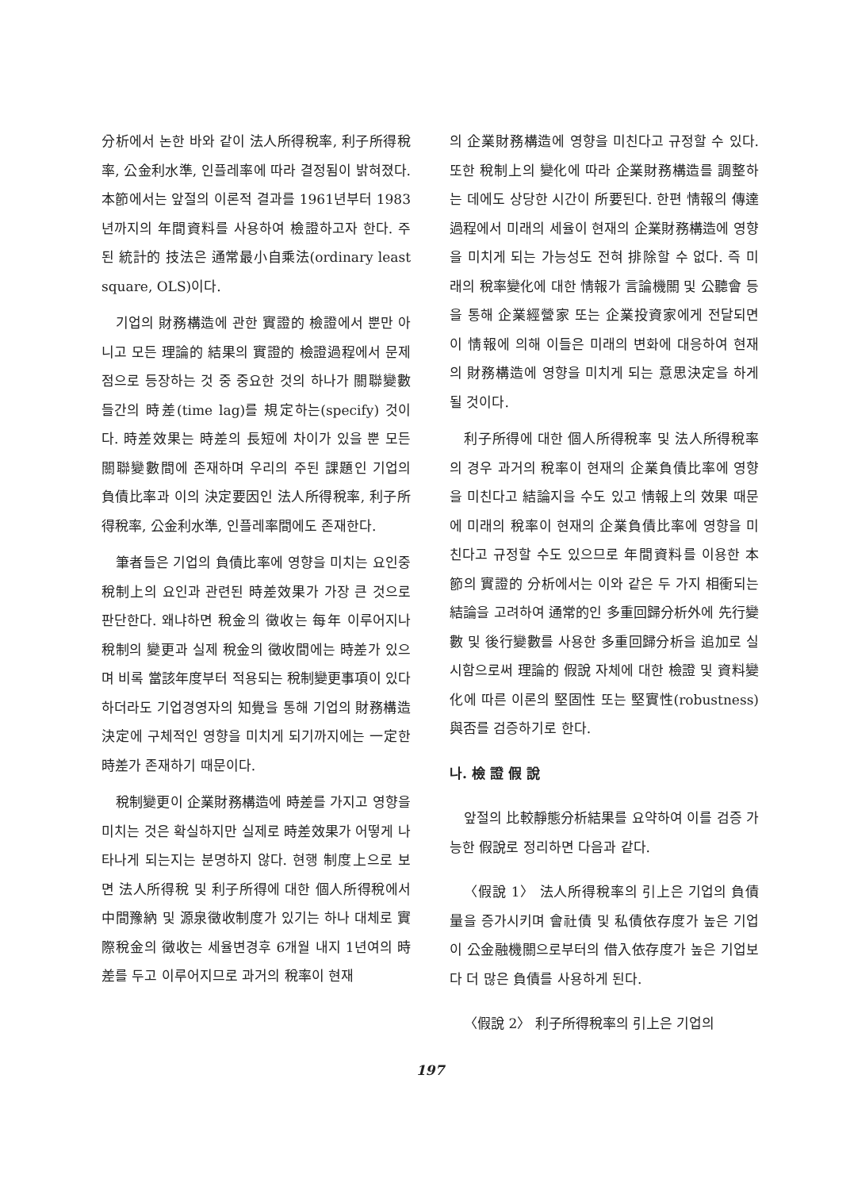分析에서 논한 바와 같이 法人所得稅率, 利子所得稅率, 公金利水準, 인플레率에 따라 결정됨이 밝혀졌다. 本節에서는 앞절의 이론적 결과를 1961년부터 1983년까지의 年間資料를 사용하여 檢證하고자 한다. 주된 統計的 技法은 通常最小自乘法(ordinary least square, OLS)이다.
기업의 財務構造에 관한 實證的 檢證에서 뿐만 아니고 모든 理論的 結果의 實證的 檢證過程에서 문제점으로 등장하는 것 중 중요한 것의 하나가 關聯變數들간의 時差(time lag)를 規定하는(specify) 것이다. 時差效果는 時差의 長短에 차이가 있을 뿐 모든 關聯變數間에 존재하며 우리의 주된 課題인 기업의 負債比率과 이의 決定要因인 法人所得稅率, 利子所得稅率, 公金利水準, 인플레率間에도 존재한다.
筆者들은 기업의 負債比率에 영향을 미치는 요인중 稅制上의 요인과 관련된 時差效果가 가장 큰 것으로 판단한다. 왜냐하면 稅金의 徵收는 每年 이루어지나 稅制의 變更과 실제 稅金의 徵收間에는 時差가 있으며 비록 當該年度부터 적용되는 稅制變更事項이 있다 하더라도 기업경영자의 知覺을 통해 기업의 財務構造決定에 구체적인 영향을 미치게 되기까지에는 一定한 時差가 존재하기 때문이다.
稅制變更이 企業財務構造에 時差를 가지고 영향을 미치는 것은 확실하지만 실제로 時差效果가 어떻게 나타나게 되는지는 분명하지 않다. 현행 制度上으로 보면 法人所得稅 및 利子所得에 대한 個人所得稅에서 中間豫納 및 源泉徵收制度가 있기는 하나 대체로 實際稅金의 徵收는 세율변경후 6개월 내지 1년여의 時差를 두고 이루어지므로 과거의 稅率이 현재
의 企業財務構造에 영향을 미친다고 규정할 수 있다. 또한 稅制上의 變化에 따라 企業財務構造를 調整하는 데에도 상당한 시간이 所要된다. 한편 情報의 傳達過程에서 미래의 세율이 현재의 企業財務構造에 영향을 미치게 되는 가능성도 전혀 排除할 수 없다. 즉 미래의 稅率變化에 대한 情報가 言論機關 및 公聽會 등을 통해 企業經營家 또는 企業投資家에게 전달되면 이 情報에 의해 이들은 미래의 변화에 대응하여 현재의 財務構造에 영향을 미치게 되는 意思決定을 하게 될 것이다.
利子所得에 대한 個人所得稅率 및 法人所得稅率의 경우 과거의 稅率이 현재의 企業負債比率에 영향을 미친다고 結論지을 수도 있고 情報上의 效果 때문에 미래의 稅率이 현재의 企業負債比率에 영향을 미친다고 규정할 수도 있으므로 年間資料를 이용한 本節의 實證的 分析에서는 이와 같은 두 가지 相衝되는 結論을 고려하여 通常的인 多重回歸分析外에 先行變數 및 後行變數를 사용한 多重回歸分析을 追加로 실시함으로써 理論的 假說 자체에 대한 檢證 및 資料變化에 따른 이론의 堅固性 또는 堅實性(robustness) 與否를 검증하기로 한다.
나. 檢 證 假 說
앞절의 比較靜態分析結果를 요약하여 이를 검증 가능한 假說로 정리하면 다음과 같다.
〈假說 1〉 法人所得稅率의 引上은 기업의 負債量을 증가시키며 會社債 및 私債依存度가 높은 기업이 公金融機關으로부터의 借入依存度가 높은 기업보다 더 많은 負債를 사용하게 된다.
〈假說 2〉 利子所得稅率의 引上은 기업의
197